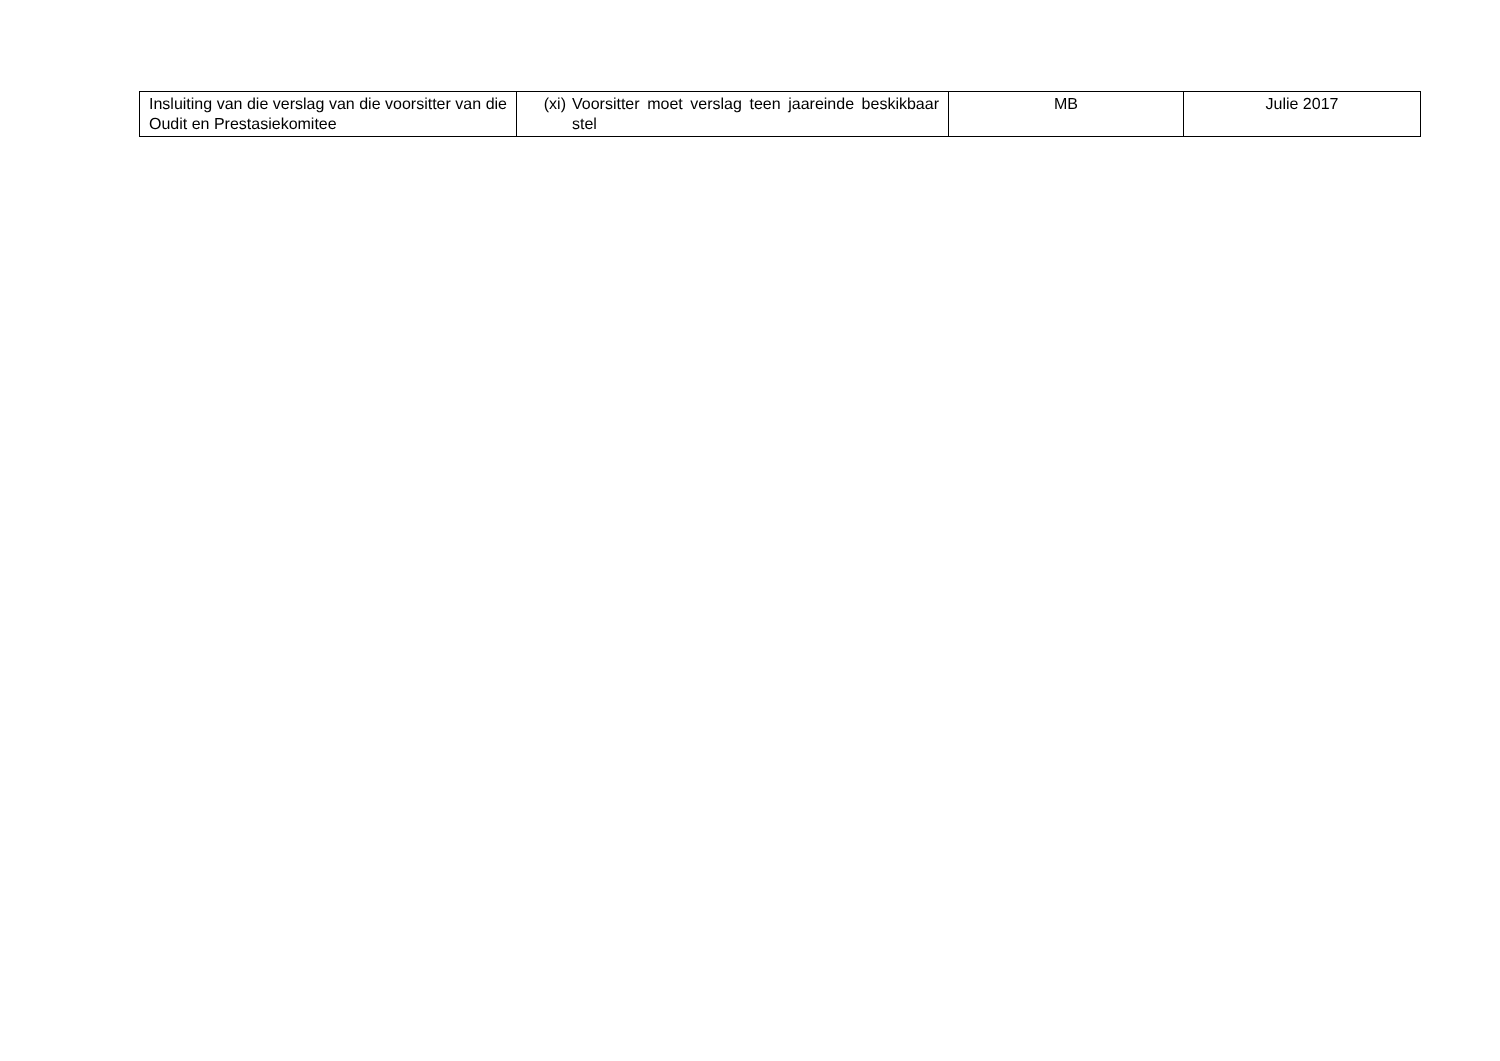| Insluiting van die verslag van die voorsitter van die Oudit en Prestasiekomitee | (xi) Voorsitter moet verslag teen jaareinde beskikbaar stel | MB | Julie 2017 |